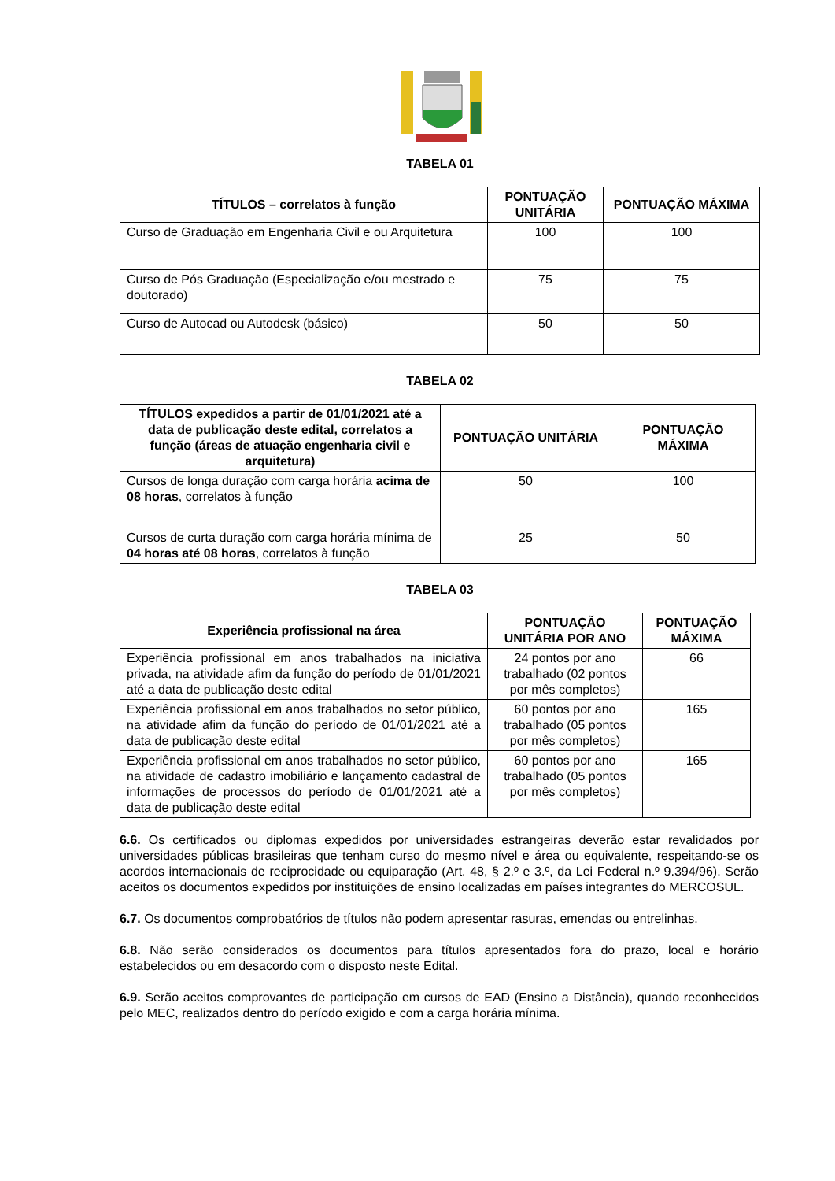TABELA 01
| TÍTULOS – correlatos à função | PONTUAÇÃO UNITÁRIA | PONTUAÇÃO MÁXIMA |
| --- | --- | --- |
| Curso de Graduação em Engenharia Civil e ou Arquitetura | 100 | 100 |
| Curso de Pós Graduação (Especialização e/ou mestrado e doutorado) | 75 | 75 |
| Curso de Autocad ou Autodesk (básico) | 50 | 50 |
TABELA 02
| TÍTULOS expedidos a partir de 01/01/2021 até a data de publicação deste edital, correlatos a função (áreas de atuação engenharia civil e arquitetura) | PONTUAÇÃO UNITÁRIA | PONTUAÇÃO MÁXIMA |
| --- | --- | --- |
| Cursos de longa duração com carga horária acima de 08 horas , correlatos à função | 50 | 100 |
| Cursos de curta duração com carga horária mínima de 04 horas até 08 horas , correlatos à função | 25 | 50 |
TABELA 03
| Experiência profissional na área | PONTUAÇÃO UNITÁRIA POR ANO | PONTUAÇÃO MÁXIMA |
| --- | --- | --- |
| Experiência profissional em anos trabalhados na iniciativa privada, na atividade afim da função do período de 01/01/2021 até a data de publicação deste edital | 24 pontos por ano trabalhado (02 pontos por mês completos) | 66 |
| Experiência profissional em anos trabalhados no setor público, na atividade afim da função do período de 01/01/2021 até a data de publicação deste edital | 60 pontos por ano trabalhado (05 pontos por mês completos) | 165 |
| Experiência profissional em anos trabalhados no setor público, na atividade de cadastro imobiliário e lançamento cadastral de informações de processos do período de 01/01/2021 até a data de publicação deste edital | 60 pontos por ano trabalhado (05 pontos por mês completos) | 165 |
6.6. Os certificados ou diplomas expedidos por universidades estrangeiras deverão estar revalidados por universidades públicas brasileiras que tenham curso do mesmo nível e área ou equivalente, respeitando-se os acordos internacionais de reciprocidade ou equiparação (Art. 48, § 2.º e 3.º, da Lei Federal n.º 9.394/96). Serão aceitos os documentos expedidos por instituições de ensino localizadas em países integrantes do MERCOSUL.
6.7. Os documentos comprobatórios de títulos não podem apresentar rasuras, emendas ou entrelinhas.
6.8. Não serão considerados os documentos para títulos apresentados fora do prazo, local e horário estabelecidos ou em desacordo com o disposto neste Edital.
6.9. Serão aceitos comprovantes de participação em cursos de EAD (Ensino a Distância), quando reconhecidos pelo MEC, realizados dentro do período exigido e com a carga horária mínima.